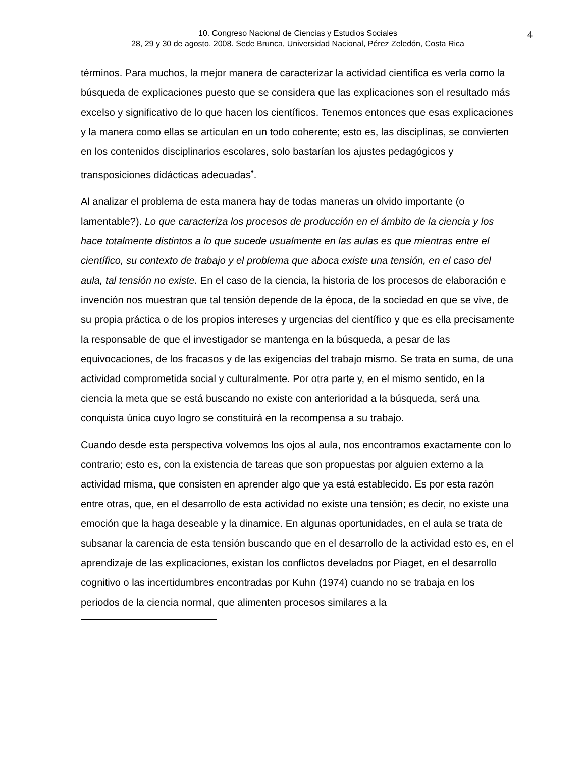10. Congreso Nacional de Ciencias y Estudios Sociales
28, 29 y 30 de agosto, 2008. Sede Brunca, Universidad Nacional, Pérez Zeledón, Costa Rica
4
términos. Para muchos, la mejor manera de caracterizar la actividad científica es verla como la búsqueda de explicaciones puesto que se considera que las explicaciones son el resultado más excelso y significativo de lo que hacen los científicos. Tenemos entonces que esas explicaciones y la manera como ellas se articulan en un todo coherente; esto es, las disciplinas, se convierten en los contenidos disciplinarios escolares, solo bastarían los ajustes pedagógicos y transposiciones didácticas adecuadas<sup>•</sup>.
Al analizar el problema de esta manera hay de todas maneras un olvido importante (o lamentable?). Lo que caracteriza los procesos de producción en el ámbito de la ciencia y los hace totalmente distintos a lo que sucede usualmente en las aulas es que mientras entre el científico, su contexto de trabajo y el problema que aboca existe una tensión, en el caso del aula, tal tensión no existe. En el caso de la ciencia, la historia de los procesos de elaboración e invención nos muestran que tal tensión depende de la época, de la sociedad en que se vive, de su propia práctica o de los propios intereses y urgencias del científico y que es ella precisamente la responsable de que el investigador se mantenga en la búsqueda, a pesar de las equivocaciones, de los fracasos y de las exigencias del trabajo mismo. Se trata en suma, de una actividad comprometida social y culturalmente. Por otra parte y, en el mismo sentido, en la ciencia la meta que se está buscando no existe con anterioridad a la búsqueda, será una conquista única cuyo logro se constituirá en la recompensa a su trabajo.
Cuando desde esta perspectiva volvemos los ojos al aula, nos encontramos exactamente con lo contrario; esto es, con la existencia de tareas que son propuestas por alguien externo a la actividad misma, que consisten en aprender algo que ya está establecido. Es por esta razón entre otras, que, en el desarrollo de esta actividad no existe una tensión; es decir, no existe una emoción que la haga deseable y la dinamice. En algunas oportunidades, en el aula se trata de subsanar la carencia de esta tensión buscando que en el desarrollo de la actividad esto es, en el aprendizaje de las explicaciones, existan los conflictos develados por Piaget, en el desarrollo cognitivo o las incertidumbres encontradas por Kuhn (1974) cuando no se trabaja en los periodos de la ciencia normal, que alimenten procesos similares a la